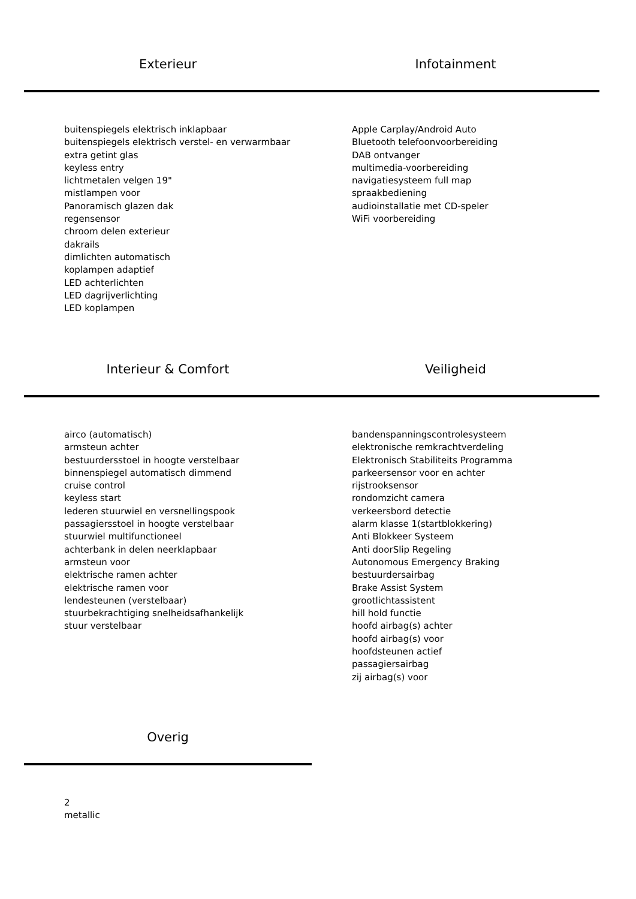Exterieur Infotainment
buitenspiegels elektrisch inklapbaar
buitenspiegels elektrisch verstel- en verwarmbaar
extra getint glas
keyless entry
lichtmetalen velgen 19"
mistlampen voor
Panoramisch glazen dak
regensensor
chroom delen exterieur
dakrails
dimlichten automatisch
koplampen adaptief
LED achterlichten
LED dagrijverlichting
LED koplampen
Apple Carplay/Android Auto
Bluetooth telefoonvoorbereiding
DAB ontvanger
multimedia-voorbereiding
navigatiesysteem full map
spraakbediening
audioinstallatie met CD-speler
WiFi voorbereiding
Interieur & Comfort Veiligheid
airco (automatisch)
armsteun achter
bestuurdersstoel in hoogte verstelbaar
binnenspiegel automatisch dimmend
cruise control
keyless start
lederen stuurwiel en versnellingspook
passagiersstoel in hoogte verstelbaar
stuurwiel multifunctioneel
achterbank in delen neerklapbaar
armsteun voor
elektrische ramen achter
elektrische ramen voor
lendesteunen (verstelbaar)
stuurbekrachtiging snelheidsafhankelijk
stuur verstelbaar
bandenspanningscontrolesysteem
elektronische remkrachtverdeling
Elektronisch Stabiliteits Programma
parkeersensor voor en achter
rijstrooksensor
rondomzicht camera
verkeersbord detectie
alarm klasse 1(startblokkering)
Anti Blokkeer Systeem
Anti doorSlip Regeling
Autonomous Emergency Braking
bestuurdersairbag
Brake Assist System
grootlichtassistent
hill hold functie
hoofd airbag(s) achter
hoofd airbag(s) voor
hoofdsteunen actief
passagiersairbag
zij airbag(s) voor
Overig
2
metallic